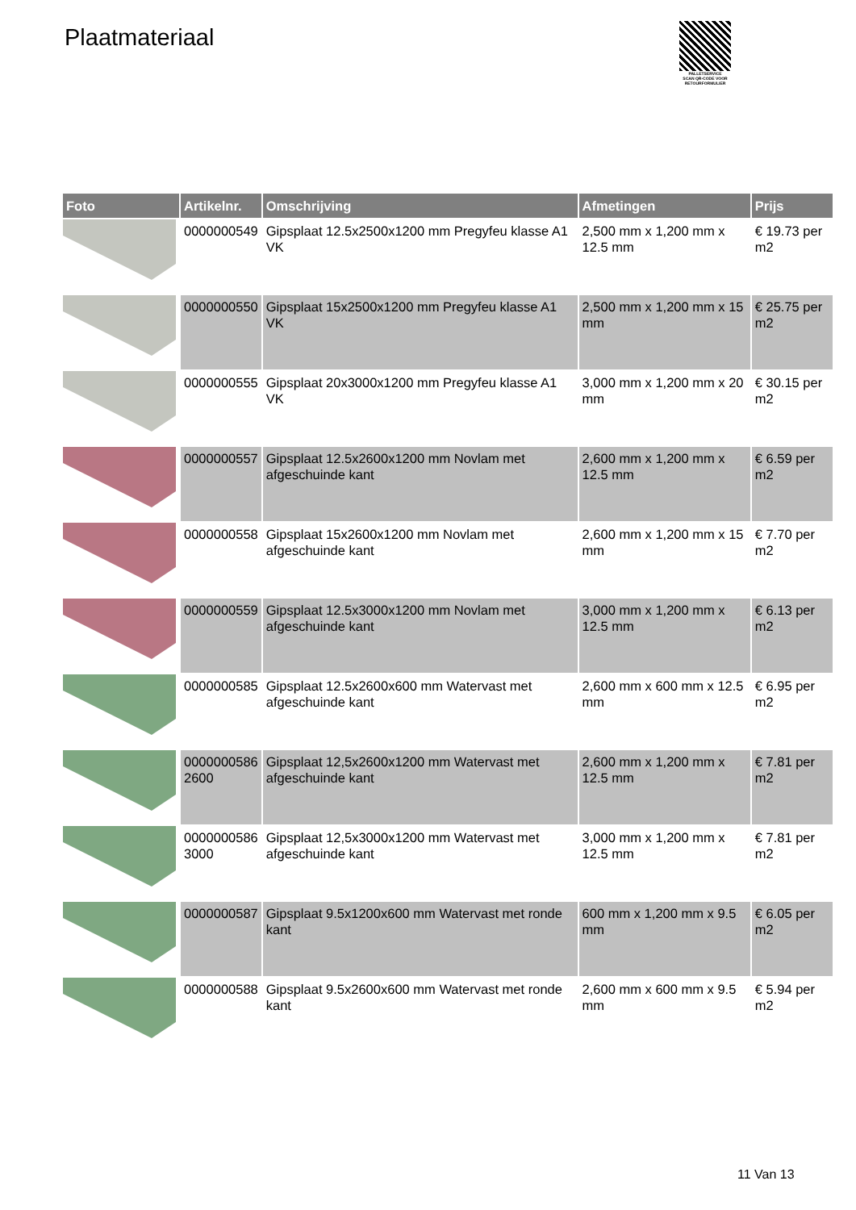Plaatmateriaal
PALLETSERVICE
SCAN QR-CODE VOOR RETOURFORMULIER
| Foto | Artikelnr. | Omschrijving | Afmetingen | Prijs |
| --- | --- | --- | --- | --- |
| | 0000000549 | Gipsplaat 12.5x2500x1200 mm Pregyfeu klasse A1 VK | 2,500 mm x 1,200 mm x 12.5 mm | € 19.73 per m2 |
| | 0000000550 | Gipsplaat 15x2500x1200 mm Pregyfeu klasse A1 VK | 2,500 mm x 1,200 mm x 15 mm | € 25.75 per m2 |
| | 0000000555 | Gipsplaat 20x3000x1200 mm Pregyfeu klasse A1 VK | 3,000 mm x 1,200 mm x 20 mm | € 30.15 per m2 |
| | 0000000557 | Gipsplaat 12.5x2600x1200 mm Novlam met afgeschuinde kant | 2,600 mm x 1,200 mm x 12.5 mm | € 6.59 per m2 |
| | 0000000558 | Gipsplaat 15x2600x1200 mm Novlam met afgeschuinde kant | 2,600 mm x 1,200 mm x 15 mm | € 7.70 per m2 |
| | 0000000559 | Gipsplaat 12.5x3000x1200 mm Novlam met afgeschuinde kant | 3,000 mm x 1,200 mm x 12.5 mm | € 6.13 per m2 |
| | 0000000585 | Gipsplaat 12.5x2600x600 mm Watervast met afgeschuinde kant | 2,600 mm x 600 mm x 12.5 mm | € 6.95 per m2 |
| | 0000000586 2600 | Gipsplaat 12,5x2600x1200 mm Watervast met afgeschuinde kant | 2,600 mm x 1,200 mm x 12.5 mm | € 7.81 per m2 |
| | 0000000586 3000 | Gipsplaat 12,5x3000x1200 mm Watervast met afgeschuinde kant | 3,000 mm x 1,200 mm x 12.5 mm | € 7.81 per m2 |
| | 0000000587 | Gipsplaat 9.5x1200x600 mm Watervast met ronde kant | 600 mm x 1,200 mm x 9.5 mm | € 6.05 per m2 |
| | 0000000588 | Gipsplaat 9.5x2600x600 mm Watervast met ronde kant | 2,600 mm x 600 mm x 9.5 mm | € 5.94 per m2 |
11 Van 13